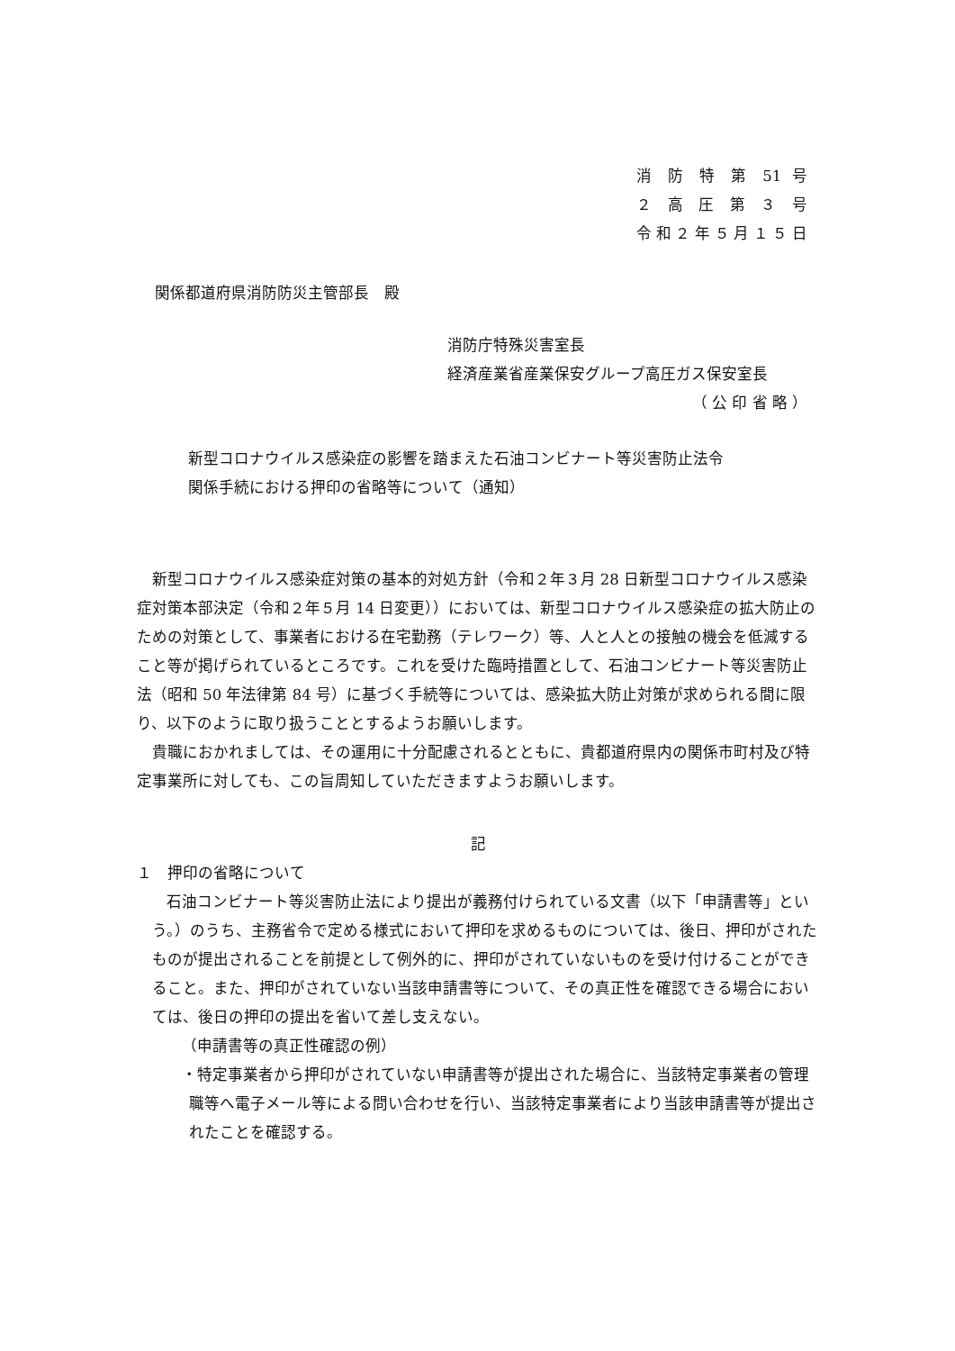消 防 特 第 51 号
２ 高 圧 第 ３ 号
令和２年５月１５日
関係都道府県消防防災主管部長　殿
消防庁特殊災害室長
経済産業省産業保安グループ高圧ガス保安室長
（ 公 印 省 略 ）
新型コロナウイルス感染症の影響を踏まえた石油コンビナート等災害防止法令
関係手続における押印の省略等について（通知）
新型コロナウイルス感染症対策の基本的対処方針（令和２年３月 28 日新型コロナウイルス感染症対策本部決定（令和２年５月 14 日変更））においては、新型コロナウイルス感染症の拡大防止のための対策として、事業者における在宅勤務（テレワーク）等、人と人との接触の機会を低減すること等が掲げられているところです。これを受けた臨時措置として、石油コンビナート等災害防止法（昭和 50 年法律第 84 号）に基づく手続等については、感染拡大防止対策が求められる間に限り、以下のように取り扱うこととするようお願いします。
貴職におかれましては、その運用に十分配慮されるとともに、貴都道府県内の関係市町村及び特定事業所に対しても、この旨周知していただきますようお願いします。
記
１　押印の省略について
石油コンビナート等災害防止法により提出が義務付けられている文書（以下「申請書等」という。）のうち、主務省令で定める様式において押印を求めるものについては、後日、押印がされたものが提出されることを前提として例外的に、押印がされていないものを受け付けることができること。また、押印がされていない当該申請書等について、その真正性を確認できる場合においては、後日の押印の提出を省いて差し支えない。
（申請書等の真正性確認の例）
・特定事業者から押印がされていない申請書等が提出された場合に、当該特定事業者の管理職等へ電子メール等による問い合わせを行い、当該特定事業者により当該申請書等が提出されたことを確認する。